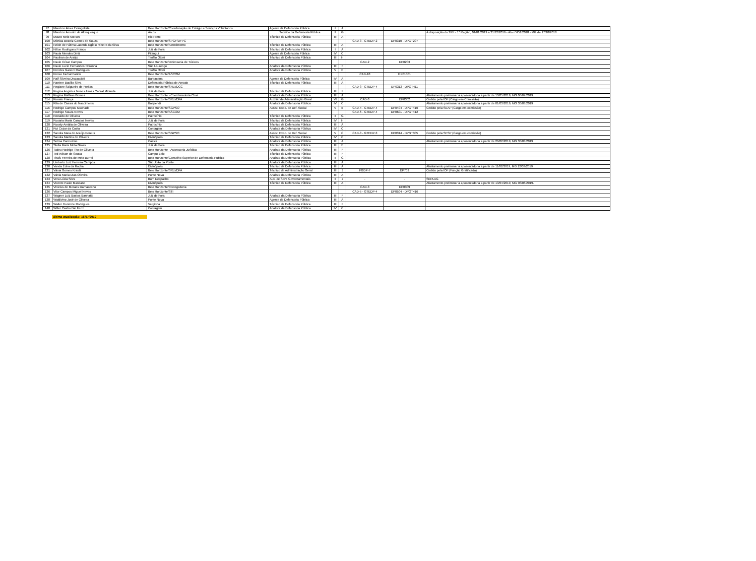| 97 | Maurício Alves Evangelista | Belo Horizonte/Coordenação de Estágio e Serviços Voluntários | Agente da Defensoria Pública | I | A | | | |
| 98 | Maurício Amorim de Albuquerque | Arcos | Técnico da Defensoria Pública | II | G | | | À disposição do TRF - 1ª Região, 01/01/2019 a 31/12/2019 - Ato nº451/2018 - MG de 17/10/2018 |
| 99 | Mauro Melo Moraes | Rio Preto | Técnico da Defensoria Pública | III | A | | | |
| 100 | Mônica Beatriz Gomes de Souza | Belo Horizonte/SPGF/DFPC | | | | CAD-3 - GTEDP-2 | DP0310 - DPGT207 | |
| 101 | Neide de Fátima Lacerda Egídio Ribeiro da Silva | Belo Horizonte/Atendimento | Técnico da Defensoria Pública | III | A | | | |
| 102 | Nilton Rodrigues Franco | Juiz de Fora | Técnico da Defensoria Pública | I | A | | | |
| 103 | Paula Mendes Diniz | Pitangui | Agente da Defensoria Pública | IV | C | | | |
| 104 | Pauliran de Araújo | Teófilo Otoni | Técnico da Defensoria Pública | III | H | | | |
| 105 | Paulo César Campos | Belo Horizonte/Defensoria de Tóxicos | | | | CAD-2 | DP0203 | |
| 106 | Paulo Lucio Fernandes Noronha | São Lourenço | Analista da Defensoria Pública | III | F | | | |
| 107 | Pericles Ganem Rodrigues | Teófilo Otoni | Analista da Defensoria Pública | V | E | | | |
| 108 | Persio Farhat Fantin | Belo Horizonte/ASCOM | | | | CAD-10 | DP01001 | |
| 109 | Ralf Silveira Discacciati | Barbacena | Agente da Defensoria Pública | IV | A | | | |
| 110 | Raniere Basílio Silva | Defensoria Pública de Areado | Técnico da Defensoria Pública | III | A | | | |
| 111 | Regiane Salgueiro de Freitas | Belo Horizonte/SRLI/DCC | | | | CAD-3 - GTEDP-4 | DP0312 - DPGT411 | |
| 112 | Regina Angélica Nunes Almas Cabral Miranda | Juiz de Fora | Técnico da Defensoria Pública | III | F | | | |
| 113 | Regina Mathias Gomes | Belo Horizonte - Coordenadoria Cível | Analista da Defensoria Pública | III | A | | | Afastamento preliminar à aposentadoria a partir de 13/05/2019, MG 06/07/2019. |
| 114 | Renato França | Belo Horizonte/SRLI/DPA | Auxiliar de Administração Geral | VI | G | CAD-3 | DP0302 | Cedido pela IOF (Cargo em Comissão) |
| 115 | Rita de Cássia do Nascimento | Baependi | Analista da Defensoria Pública | IV | C | | | Afastamento preliminar à aposentadoria a partir de 01/03/2019, MG 30/03/2019 |
| 116 | Rodrigo Campos Machado | Belo Horizonte/SGPSO | Assist. Exec. de Def. Social | V | B | CAD-4 - GTEDP-4 | DP0404 - DPGT410 | Cedido pela SEAP (Cargo em comissão) |
| 117 | Rodrigo Souza Neves | Belo Horizonte/ASCOM | | | | CAD-6 - GTEDP-4 | DP0601 - DPGT412 | |
| 118 | Ronaldo de Oliveira | Patrocínio | Técnico da Defensoria Pública | II | G | | | |
| 119 | Rosaria Maria Campos Neves | Juiz de Fora | Técnico da Defensoria Pública | IV | H | | | |
| 120 | Rosely Amália de Oliveira | Patrocínio | Técnico da Defensoria Pública | III | A | | | |
| 121 | Rui Cezar da Costa | Contagem | Analista da Defensoria Pública | IV | C | | | |
| 122 | Sandra Mara de Araújo Pereira | Belo Horizonte/SGPSO | Assist. Exec. de Def. Social | V | C | CAD-3 - GTEDP-3 | DP0314 - DPGT305 | Cedido pela SESP (Cargo em comissão) |
| 123 | Sandra Martins de Oliveira | Divinópolis | Técnico da Defensoria Pública | IV | C | | | |
| 124 | Selma Carmozine | Cássia | Analista da Defensoria Pública | III | A | | | Afastamento preliminar à aposentadoria a partir de 26/02/2019, MG 30/03/2019 |
| 125 | Stella Maris Mota Grossi | Juiz de Fora | Técnico da Defensoria Pública | III | E | | | |
| 126 | Tadeu Rodrigo Tito de Oliveira | Belo Horizonte - Assessoria Jurídica | Analista da Defensoria Pública | III | F | | | |
| 127 | Ted Wilson de Sousa | Campo Belo | Técnico da Defensoria Pública | III | F | | | |
| 128 | Thaís Ferreira de Melo Burrel | Belo Horizonte/Conselho Superior de Defensoria Publica | Analista da Defensoria Pública | II | G | | | |
| 129 | Umberto Luiz Ferreira Campos | São João da Ponte | Analista da Defensoria Pública | III | A | | | |
| 130 | Vanda Edna da Rocha | Divinópolis | Técnico da Defensoria Pública | III | A | | | Afastamento preliminar à aposentadoria a partir de 11/02/2019, MG 12/03/2019 |
| 131 | Vânia Gomes Krautz | Belo Horizonte/SRLI/DPA | Técnico de Administração Geral | III | J | FGDP-7 | DP702 | Cedido pela IOF (Função Gratificada) |
| 132 | Vânia Maria Dias Oliveira | Ponte Nova | Analista da Defensoria Pública | III | A | | | |
| 133 | Vera Lúcia Silva | Bom Despacho | Aux. de Serv. Governamentais | II | J | - | - | SEPLAG |
| 134 | Vicente Paulo Marciano | Divinópolis | Técnico da Defensoria Pública | III | A | | | Afastamento preliminar à aposentadoria a partir de 13/04/2019, MG 08/06/2019. |
| 135 | Vinicius de Moraes Damasceno | Belo Horizonte/Corregedoria | | | | CAD-3 | DP0309 | |
| 136 | Vitor Campos Miguel Neves | Belo Horizonte/STI | | | | CAD-5 - GTEDP-4 | DP0504 - DPGT416 | |
| 137 | Wagner Luiz Bastos Banhatto | Juiz de Fora | Analista da Defensoria Pública | III | F | | | |
| 138 | Waldivino José de Oliveira | Ponte Nova | Agente da Defensoria Pública | III | A | | | |
| 139 | Walter Donizete Rodrigues | Varginha | Técnico da Defensoria Pública | III | F | | | |
| 140 | Willer Castro Dal Ferro | Contagem | Analista da Defensoria Pública | IV | C | | | |
Última atualização: 16/07/2019